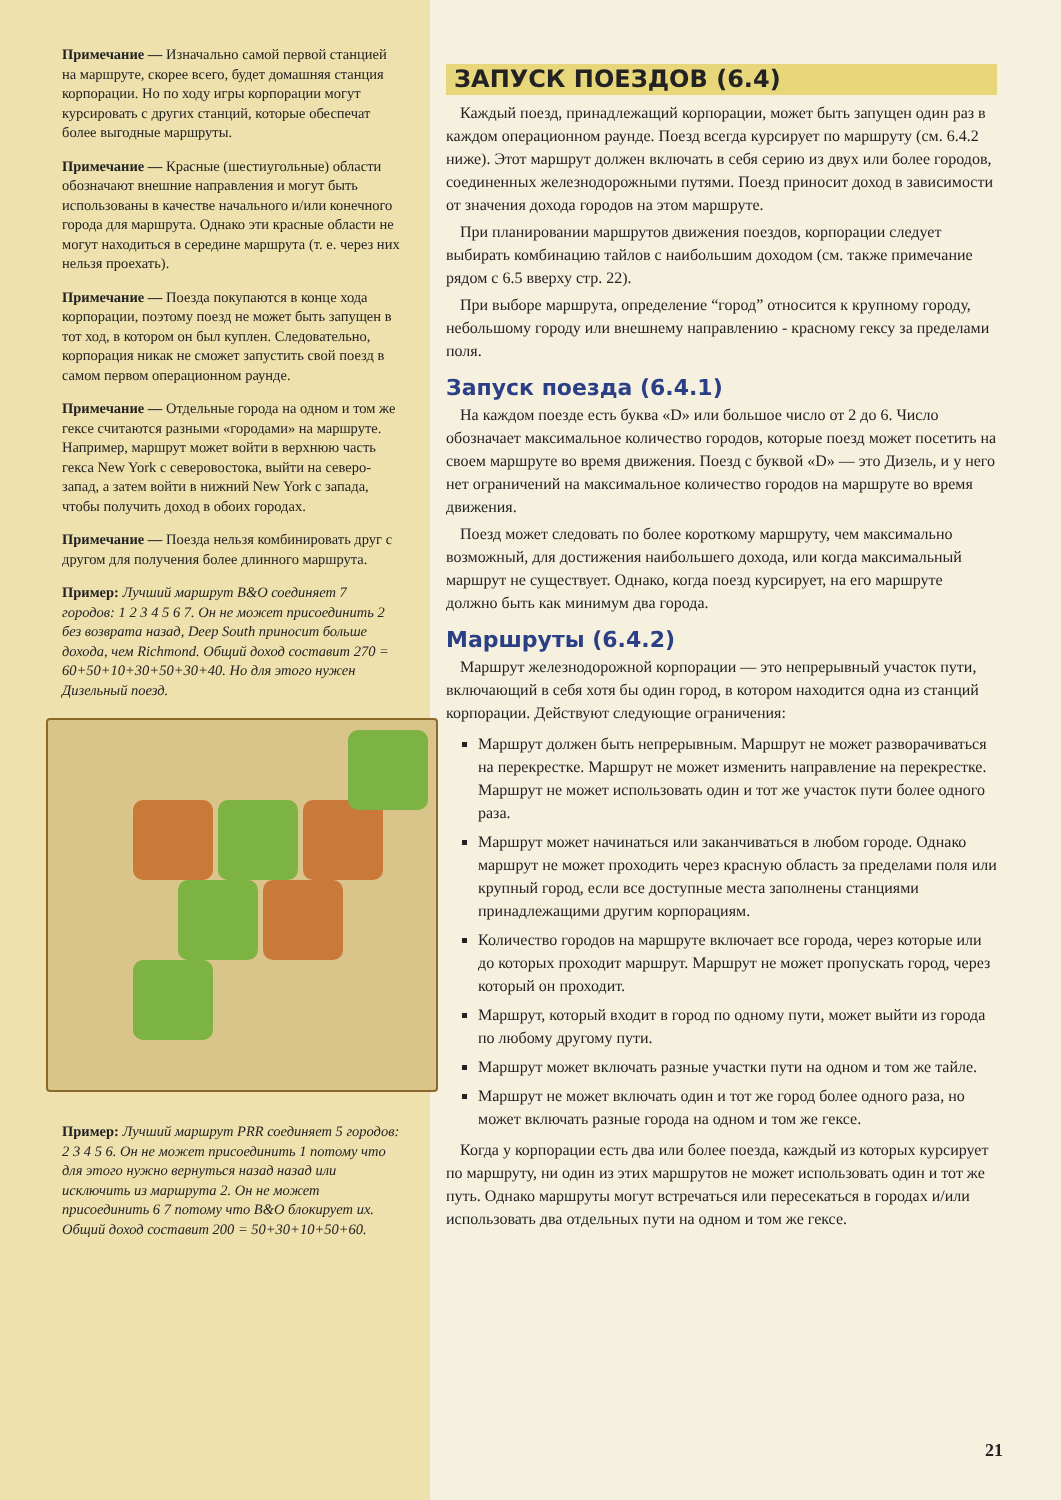Примечание — Изначально самой первой станцией на маршруте, скорее всего, будет домашняя станция корпорации. Но по ходу игры корпорации могут курсировать с других станций, которые обеспечат более выгодные маршруты.
Примечание — Красные (шестиугольные) области обозначают внешние направления и могут быть использованы в качестве начального и/или конечного города для маршрута. Однако эти красные области не могут находиться в середине маршрута (т. е. через них нельзя проехать).
Примечание — Поезда покупаются в конце хода корпорации, поэтому поезд не может быть запущен в тот ход, в котором он был куплен. Следовательно, корпорация никак не сможет запустить свой поезд в самом первом операционном раунде.
Примечание — Отдельные города на одном и том же гексе считаются разными «городами» на маршруте. Например, маршрут может войти в верхнюю часть гекса New York с северовостока, выйти на северо-запад, а затем войти в нижний New York с запада, чтобы получить доход в обоих городах.
Примечание — Поезда нельзя комбинировать друг с другом для получения более длинного маршрута.
Пример: Лучший маршрут B&O соединяет 7 городов: 1 2 3 4 5 6 7. Он не может присоединить 2 без возврата назад, Deep South приносит больше дохода, чем Richmond. Общий доход составит 270 = 60+50+10+30+50+30+40. Но для этого нужен Дизельный поезд.
Пример: Лучший маршрут PRR соединяет 5 городов: 2 3 4 5 6. Он не может присоединить 1 потому что для этого нужно вернуться назад назад или исключить из маршрута 2. Он не может присоединить 6 7 потому что B&O блокирует их. Общий доход составит 200 = 50+30+10+50+60.
ЗАПУСК ПОЕЗДОВ (6.4)
Каждый поезд, принадлежащий корпорации, может быть запущен один раз в каждом операционном раунде. Поезд всегда курсирует по маршруту (см. 6.4.2 ниже). Этот маршрут должен включать в себя серию из двух или более городов, соединенных железнодорожными путями. Поезд приносит доход в зависимости от значения дохода городов на этом маршруте.
При планировании маршрутов движения поездов, корпорации следует выбирать комбинацию тайлов с наибольшим доходом (см. также примечание рядом с 6.5 вверху стр. 22).
При выборе маршрута, определение “город” относится к крупному городу, небольшому городу или внешнему направлению - красному гексу за пределами поля.
Запуск поезда (6.4.1)
На каждом поезде есть буква «D» или большое число от 2 до 6. Число обозначает максимальное количество городов, которые поезд может посетить на своем маршруте во время движения. Поезд с буквой «D» — это Дизель, и у него нет ограничений на максимальное количество городов на маршруте во время движения.
Поезд может следовать по более короткому маршруту, чем максимально возможный, для достижения наибольшего дохода, или когда максимальный маршрут не существует. Однако, когда поезд курсирует, на его маршруте должно быть как минимум два города.
Маршруты (6.4.2)
Маршрут железнодорожной корпорации — это непрерывный участок пути, включающий в себя хотя бы один город, в котором находится одна из станций корпорации. Действуют следующие ограничения:
Маршрут должен быть непрерывным. Маршрут не может разворачиваться на перекрестке. Маршрут не может изменить направление на перекрестке. Маршрут не может использовать один и тот же участок пути более одного раза.
Маршрут может начинаться или заканчиваться в любом городе. Однако маршрут не может проходить через красную область за пределами поля или крупный город, если все доступные места заполнены станциями принадлежащими другим корпорациям.
Количество городов на маршруте включает все города, через которые или до которых проходит маршрут. Маршрут не может пропускать город, через который он проходит.
Маршрут, который входит в город по одному пути, может выйти из города по любому другому пути.
Маршрут может включать разные участки пути на одном и том же тайле.
Маршрут не может включать один и тот же город более одного раза, но может включать разные города на одном и том же гексе.
Когда у корпорации есть два или более поезда, каждый из которых курсирует по маршруту, ни один из этих маршрутов не может использовать один и тот же путь. Однако маршруты могут встречаться или пересекаться в городах и/или использовать два отдельных пути на одном и том же гексе.
21